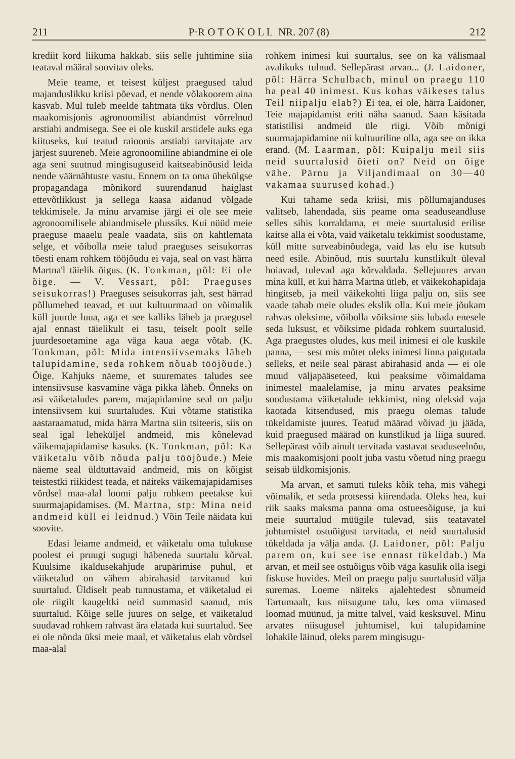211 P·R O T O K O L L NR. 207 (8) 212
krediit kord liikuma hakkab, siis selle juhtimine siia teataval määral soovitav oleks.
Meie teame, et teisest küljest praegused talud majanduslikku kriisi põevad, et nende võlakoorem aina kasvab. Mul tuleb meelde tahtmata üks võrdlus. Olen maakomisjonis agronoomilist abiandmist võrrelnud arstiabi andmisega. See ei ole kuskil arstidele auks ega kiituseks, kui teatud raioonis arstiabi tarvitajate arv järjest suureneb. Meie agronoomiline abiandmine ei ole aga seni suutnud mingisuguseid kaitseabinõusid leida nende väärnähtuste vastu. Ennem on ta oma ühekülgse propagandaga mõnikord suurendanud haiglast ettevõtlikkust ja sellega kaasa aidanud võlgade tekkimisele. Ja minu arvamise järgi ei ole see meie agronoomilisele abiandmisele plussiks. Kui nüüd meie praeguse maaelu peale vaadata, siis on kahtlemata selge, et võibolla meie talud praeguses seisukorras tõesti enam rohkem tööjõudu ei vaja, seal on vast härra Martna'l täielik õigus. (K. Tonkman, põl: Ei ole õige. — V. Vessart, põl: Praeguses seisukorras!) Praeguses seisukorras jah, sest härrad põllumehed teavad, et uut kultuurmaad on võimalik küll juurde luua, aga et see kalliks läheb ja praegusel ajal ennast täielikult ei tasu, teiselt poolt selle juurdesoetamine aga väga kaua aega võtab. (K. Tonkman, põl: Mida intensiivsemaks läheb talupidamine, seda rohkem nõuab tööjõude.) Õige. Kahjuks näeme, et suuremates taludes see intensiivsuse kasvamine väga pikka läheb. Õnneks on asi väiketaludes parem, majapidamine seal on palju intensiivsem kui suurtaludes. Kui võtame statistika aastaraamatud, mida härra Martna siin tsiteeris, siis on seal igal leheküljel andmeid, mis kõnelevad väikemajapidamise kasuks. (K. Tonkman, põl: Ka väiketalu võib nõuda palju tööjõude.) Meie näeme seal üldtuttavaid andmeid, mis on kõigist teistestki riikidest teada, et näiteks väikemajapidamises võrdsel maa-alal loomi palju rohkem peetakse kui suurmajapidamises. (M. Martna, stp: Mina neid andmeid küll ei leidnud.) Võin Teile näidata kui soovite.
Edasi leiame andmeid, et väiketalu oma tulukuse poolest ei pruugi sugugi häbeneda suurtalu kõrval. Kuulsime ikaldusekahjude arupärimise puhul, et väiketalud on vähem abirahasid tarvitanud kui suurtalud. Üldiselt peab tunnustama, et väiketalud ei ole riigilt kaugeltki neid summasid saanud, mis suurtalud. Kõige selle juures on selge, et väiketalud suudavad rohkem rahvast ära elatada kui suurtalud. See ei ole nõnda üksi meie maal, et väiketalus elab võrdsel maa-alal
rohkem inimesi kui suurtalus, see on ka välismaal avalikuks tulnud. Sellepärast arvan... (J. Laidoner, põl: Härra Schulbach, minul on praegu 110 ha peal 40 inimest. Kus kohas väikeses talus Teil niipalju elab?) Ei tea, ei ole, härra Laidoner, Teie majapidamist eriti näha saanud. Saan käsitada statistilisi andmeid üle riigi. Võib mõnigi suurmajapidamine nii kultuuriline olla, aga see on ikka erand. (M. Laarman, põl: Kuipalju meil siis neid suurtalusid õieti on? Neid on õige vähe. Pärnu ja Viljandimaal on 30—40 vakamaa suurused kohad.)
Kui tahame seda kriisi, mis põllumajanduses valitseb, lahendada, siis peame oma seaduseandluse selles sihis korraldama, et meie suurtalusid erilise kaitse alla ei võta, vaid väiketalu tekkimist soodustame, küll mitte surveabinõudega, vaid las elu ise kutsub need esile. Abinõud, mis suurtalu kunstlikult üleval hoiavad, tulevad aga kõrvaldada. Sellejuures arvan mina küll, et kui härra Martna ütleb, et väikekohapidaja hingitseb, ja meil väikekohti liiga palju on, siis see vaade tahab meie oludes ekslik olla. Kui meie jõukam rahvas oleksime, võibolla võiksime siis lubada enesele seda luksust, et võiksime pidada rohkem suurtalusid. Aga praegustes oludes, kus meil inimesi ei ole kuskile panna, — sest mis mõtet oleks inimesi linna paigutada selleks, et neile seal pärast abirahasid anda — ei ole muud väljapääseteed, kui peaksime võimaldama inimestel maalelamise, ja minu arvates peaksime soodustama väiketalude tekkimist, ning oleksid vaja kaotada kitsendused, mis praegu olemas talude tükeldamiste juures. Teatud määrad võivad ju jääda, kuid praegused määrad on kunstlikud ja liiga suured. Sellepärast võib ainult tervitada vastavat seaduseelnõu, mis maakomisjoni poolt juba vastu võetud ning praegu seisab üldkomisjonis.
Ma arvan, et samuti tuleks kõik teha, mis vähegi võimalik, et seda protsessi kiirendada. Oleks hea, kui riik saaks maksma panna oma ostueesõiguse, ja kui meie suurtalud müügile tulevad, siis teatavatel juhtumistel ostuõigust tarvitada, et neid suurtalusid tükeldada ja välja anda. (J. Laidoner, põl: Palju parem on, kui see ise ennast tükeldab.) Ma arvan, et meil see ostuõigus võib väga kasulik olla isegi fiskuse huvides. Meil on praegu palju suurtalusid välja suremas. Loeme näiteks ajalehtedest sõnumeid Tartumaalt, kus niisugune talu, kes oma viimased loomad müünud, ja mitte talvel, vaid kesksuvel. Minu arvates niisugusel juhtumisel, kui talupidamine lohakile läinud, oleks parem mingisugu-